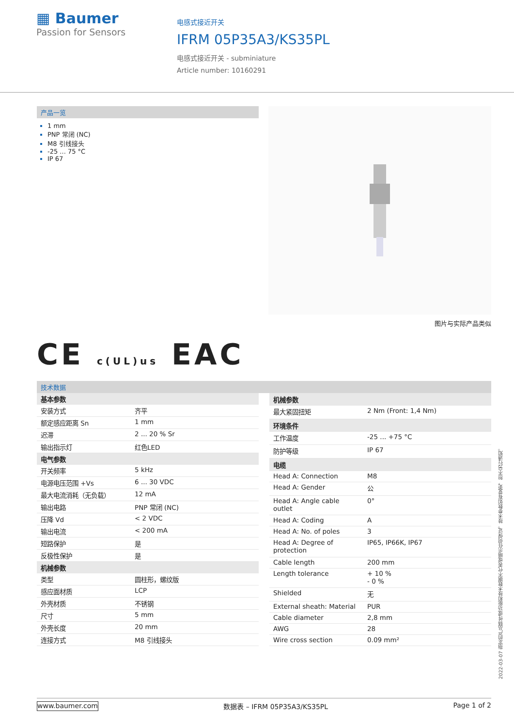▦ Baumer
Passion for Sensors
电感式接近开关
IFRM 05P35A3/KS35PL
电感式接近开关 - subminiature
Article number: 10160291
产品一览
1 mm
PNP 常闭 (NC)
M8 引线接头
-25 ... 75 °C
IP 67
图片与实际产品类似
CE c(UL)us EAC
技术数据
| 基本参数 | |
| --- | --- |
| 安装方式 | 齐平 |
| 额定感应距离 Sn | 1 mm |
| 迟滞 | 2 ... 20 % Sr |
| 输出指示灯 | 红色LED |
| 电气参数 | |
| 开关频率 | 5 kHz |
| 电源电压范围 +Vs | 6 ... 30 VDC |
| 最大电流消耗（无负载） | 12 mA |
| 输出电路 | PNP 常闭 (NC) |
| 压降 Vd | < 2 VDC |
| 输出电流 | < 200 mA |
| 短路保护 | 是 |
| 反极性保护 | 是 |
| 机械参数 | |
| 类型 | 圆柱形，螺纹版 |
| 感应面材质 | LCP |
| 外壳材质 | 不锈钢 |
| 尺寸 | 5 mm |
| 外壳长度 | 20 mm |
| 连接方式 | M8 引线接头 |
| 机械参数 | |
| --- | --- |
| 最大紧固扭矩 | 2 Nm (Front: 1,4 Nm) |
| 环境条件 | |
| 工作温度 | -25 ... +75 °C |
| 防护等级 | IP 67 |
| 电缆 | |
| Head A: Connection | M8 |
| Head A: Gender | 公 |
| Head A: Angle cable outlet | 0° |
| Head A: Coding | A |
| Head A: No. of poles | 3 |
| Head A: Degree of protection | IP65, IP66K, IP67 |
| Cable length | 200 mm |
| Length tolerance | + 10 % - 0 % |
| Shielded | 无 |
| External sheath: Material | PUR |
| Cable diameter | 2,8 mm |
| AWG | 28 |
| Wire cross section | 0.09 mm² |
2022-03-07 指定的产品特性或功能和技术数据不代表或暗示任何保证。技术参数如有变更，恕不另行通知。
www.baumer.com 数据表 – IFRM 05P35A3/KS35PL Page 1 of 2